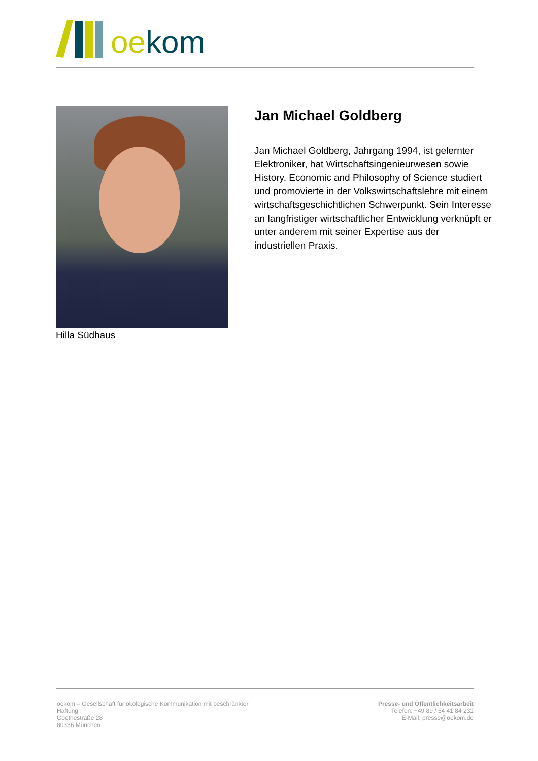oe kom
Hilla Südhaus
Jan Michael Goldberg
Jan Michael Goldberg, Jahrgang 1994, ist gelernter Elektroniker, hat Wirtschaftsingenieurwesen sowie History, Economic and Philosophy of Science studiert und promovierte in der Volkswirtschaftslehre mit einem wirtschaftsgeschichtlichen Schwerpunkt. Sein Interesse an langfristiger wirtschaftlicher Entwicklung verknüpft er unter anderem mit seiner Expertise aus der industriellen Praxis.
oekom – Gesellschaft für ökologische Kommunikation mit beschränkter Haftung
Goethestraße 28
80336 München
Presse- und Öffentlichkeitsarbeit
Telefon: +49 89 / 54 41 84 231
E-Mail: presse@oekom.de